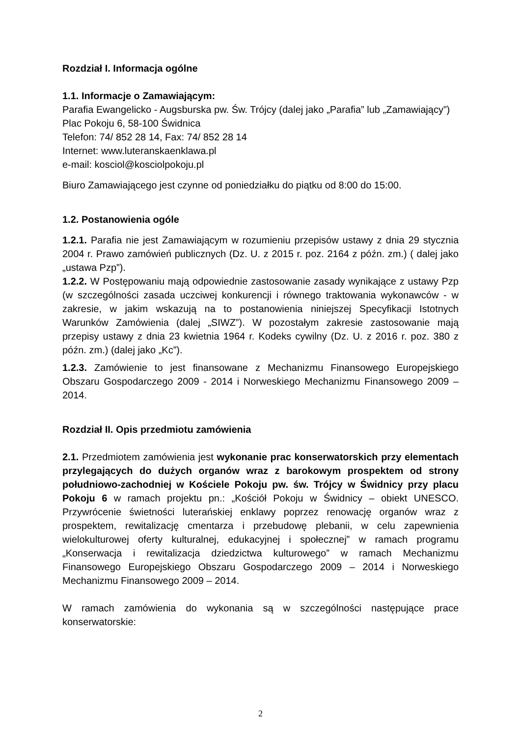Rozdział I. Informacja ogólne
1.1. Informacje o Zamawiającym:
Parafia Ewangelicko - Augsburska pw. Św. Trójcy (dalej jako „Parafia” lub „Zamawiający”)
Plac Pokoju 6, 58-100 Świdnica
Telefon: 74/ 852 28 14, Fax: 74/ 852 28 14
Internet: www.luteranskaenklawa.pl
e-mail: kosciol@kosciolpokoju.pl
Biuro Zamawiającego jest czynne od poniedziałku do piątku od 8:00 do 15:00.
1.2. Postanowienia ogóle
1.2.1. Parafia nie jest Zamawiającym w rozumieniu przepisów ustawy z dnia 29 stycznia 2004 r. Prawo zamówień publicznych (Dz. U. z 2015 r. poz. 2164 z późn. zm.) ( dalej jako „ustawa Pzp”).
1.2.2. W Postępowaniu mają odpowiednie zastosowanie zasady wynikające z ustawy Pzp (w szczególności zasada uczciwej konkurencji i równego traktowania wykonawców - w zakresie, w jakim wskazują na to postanowienia niniejszej Specyfikacji Istotnych Warunków Zamówienia (dalej „SIWZ”). W pozostałym zakresie zastosowanie mają przepisy ustawy z dnia 23 kwietnia 1964 r. Kodeks cywilny (Dz. U. z 2016 r. poz. 380 z późn. zm.) (dalej jako „Kc”).
1.2.3. Zamówienie to jest finansowane z Mechanizmu Finansowego Europejskiego Obszaru Gospodarczego 2009 - 2014 i Norweskiego Mechanizmu Finansowego 2009 – 2014.
Rozdział II. Opis przedmiotu zamówienia
2.1. Przedmiotem zamówienia jest wykonanie prac konserwatorskich przy elementach przylegających do dużych organów wraz z barokowym prospektem od strony południowo-zachodniej w Kościele Pokoju pw. św. Trójcy w Świdnicy przy placu Pokoju 6 w ramach projektu pn.: „Kościół Pokoju w Świdnicy – obiekt UNESCO. Przywrócenie świetności luterańskiej enklawy poprzez renowację organów wraz z prospektem, rewitalizację cmentarza i przebudowę plebanii, w celu zapewnienia wielokulturowej oferty kulturalnej, edukacyjnej i społecznej” w ramach programu „Konserwacja i rewitalizacja dziedzictwa kulturowego” w ramach Mechanizmu Finansowego Europejskiego Obszaru Gospodarczego 2009 – 2014 i Norweskiego Mechanizmu Finansowego 2009 – 2014.
W ramach zamówienia do wykonania są w szczególności następujące prace konserwatorskie:
2